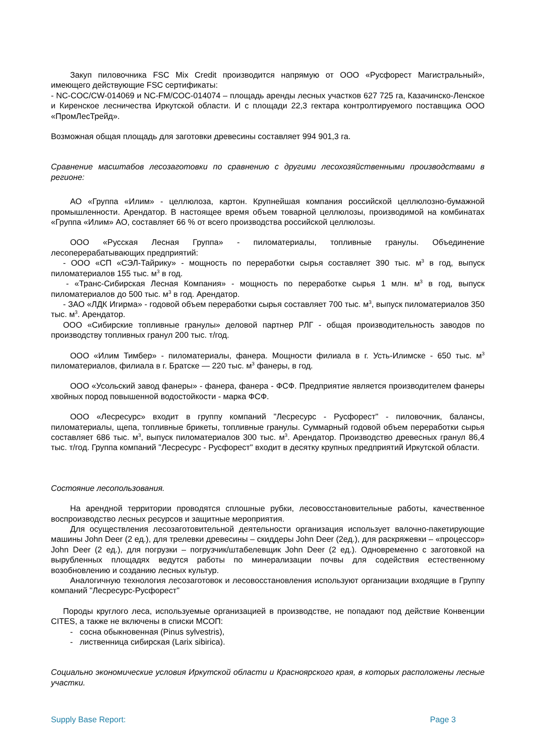Закуп пиловочника FSC Mix Credit производится напрямую от ООО «Русфорест Магистральный», имеющего действующие FSC сертификаты:
- NC-COC/CW-014069 и NC-FM/COC-014074 – площадь аренды лесных участков 627 725 га, Казачинско-Ленское и Киренское лесничества Иркутской области. И с площади 22,3 гектара контролтируемого поставщика ООО «ПромЛесТрейд».
Возможная общая площадь для заготовки древесины составляет 994 901,3 га.
Сравнение масштабов лесозаготовки по сравнению с другими лесохозяйственными производствами в регионе:
АО «Группа «Илим» - целлюлоза, картон. Крупнейшая компания российской целлюлозно-бумажной промышленности. Арендатор. В настоящее время объем товарной целлюлозы, производимой на комбинатах «Группа «Илим» АО, составляет 66 % от всего производства российской целлюлозы.
ООО «Русская Лесная Группа» - пиломатериалы, топливные гранулы. Объединение лесоперерабатывающих предприятий:
- ООО «СП «СЭЛ-Тайрику» - мощность по переработки сырья составляет 390 тыс. м<sup>3</sup> в год, выпуск пиломатериалов 155 тыс. м<sup>3</sup> в год.
- «Транс-Сибирская Лесная Компания» - мощность по переработке сырья 1 млн. м<sup>3</sup> в год, выпуск пиломатериалов до 500 тыс. м<sup>3</sup> в год. Арендатор.
- ЗАО «ЛДК Игирма» - годовой объем переработки сырья составляет 700 тыс. м<sup>3</sup>, выпуск пиломатериалов 350 тыс. м<sup>3</sup>. Арендатор.
ООО «Сибирские топливные гранулы» деловой партнер РЛГ - общая производительность заводов по производству топливных гранул 200 тыс. т/год.
ООО «Илим Тимбер» - пиломатериалы, фанера. Мощности филиала в г. Усть-Илимске - 650 тыс. м<sup>3</sup> пиломатериалов, филиала в г. Братске — 220 тыс. м<sup>3</sup> фанеры, в год.
ООО «Усольский завод фанеры» - фанера, фанера - ФСФ. Предприятие является производителем фанеры хвойных пород повышенной водостойкости - марка ФСФ.
ООО «Лесресурс» входит в группу компаний "Лесресурс - Русфорест" - пиловочник, балансы, пиломатериалы, щепа, топливные брикеты, топливные гранулы. Суммарный годовой объем переработки сырья составляет 686 тыс. м<sup>3</sup>, выпуск пиломатериалов 300 тыс. м<sup>3</sup>. Арендатор. Производство древесных гранул 86,4 тыс. т/год. Группа компаний "Лесресурс - Русфорест" входит в десятку крупных предприятий Иркутской области.
Состояние лесопользования.
На арендной территории проводятся сплошные рубки, лесовосстановительные работы, качественное воспроизводство лесных ресурсов и защитные мероприятия.
Для осуществления лесозаготовительной деятельности организация использует валочно-пакетирующие машины John Deer (2 ед.), для трелевки древесины – скиддеры John Deer (2ед.), для раскряжевки – «процессор» John Deer (2 ед.), для погрузки – погрузчик/штабелевщик John Deer (2 ед.). Одновременно с заготовкой на вырубленных площадях ведутся работы по минерализации почвы для содействия естественному возобновлению и созданию лесных культур.
Аналогичную технология лесозаготовок и лесовосстановления используют организации входящие в Группу компаний "Лесресурс-Русфорест"
Породы круглого леса, используемые организацией в производстве, не попадают под действие Конвенции CITES, а также не включены в списки МСОП:
- сосна обыкновенная (Pinus sylvestris),
- лиственница сибирская (Larix sibirica).
Социально экономические условия Иркутской области и Красноярского края, в которых расположены лесные участки.
Supply Base Report: Page 3